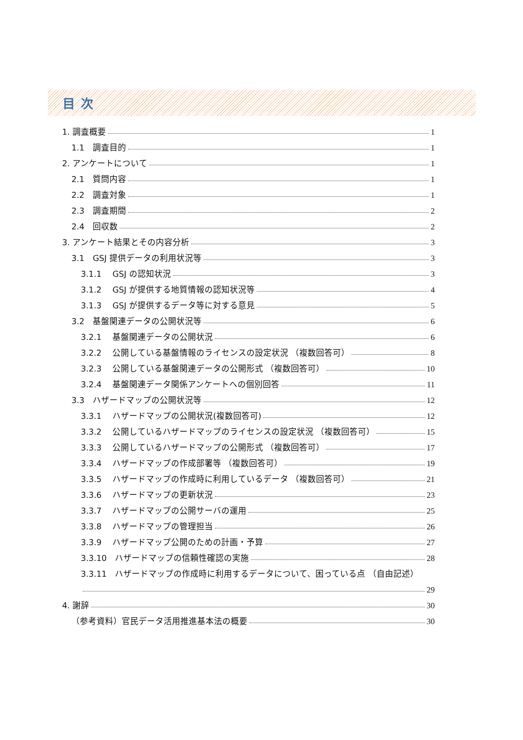目次
1. 調査概要 1
1.1　調査目的 1
2. アンケートについて 1
2.1　質問内容 1
2.2　調査対象 1
2.3　調査期間 2
2.4　回収数 2
3. アンケート結果とその内容分析 3
3.1　GSJ 提供データの利用状況等 3
3.1.1　 GSJ の認知状況 3
3.1.2　 GSJ が提供する地質情報の認知状況等 4
3.1.3　 GSJ が提供するデータ等に対する意見 5
3.2　基盤関連データの公開状況等 6
3.2.1　 基盤関連データの公開状況 6
3.2.2　 公開している基盤情報のライセンスの設定状況 （複数回答可） 8
3.2.3　 公開している基盤関連データの公開形式 （複数回答可） 10
3.2.4　 基盤関連データ関係アンケートへの個別回答 11
3.3　ハザードマップの公開状況等 12
3.3.1　 ハザードマップの公開状況(複数回答可) 12
3.3.2　 公開しているハザードマップのライセンスの設定状況 （複数回答可） 15
3.3.3　 公開しているハザードマップの公開形式 （複数回答可） 17
3.3.4　 ハザードマップの作成部署等 （複数回答可） 19
3.3.5　 ハザードマップの作成時に利用しているデータ （複数回答可） 21
3.3.6　 ハザードマップの更新状況 23
3.3.7　 ハザードマップの公開サーバの運用 25
3.3.8　 ハザードマップの管理担当 26
3.3.9　 ハザードマップ公開のための計画・予算 27
3.3.10　ハザードマップの信頼性確認の実施 28
3.3.11　ハザードマップの作成時に利用するデータについて、困っている点 （自由記述）
29
4. 謝辞 30
（参考資料）官民データ活用推進基本法の概要 30